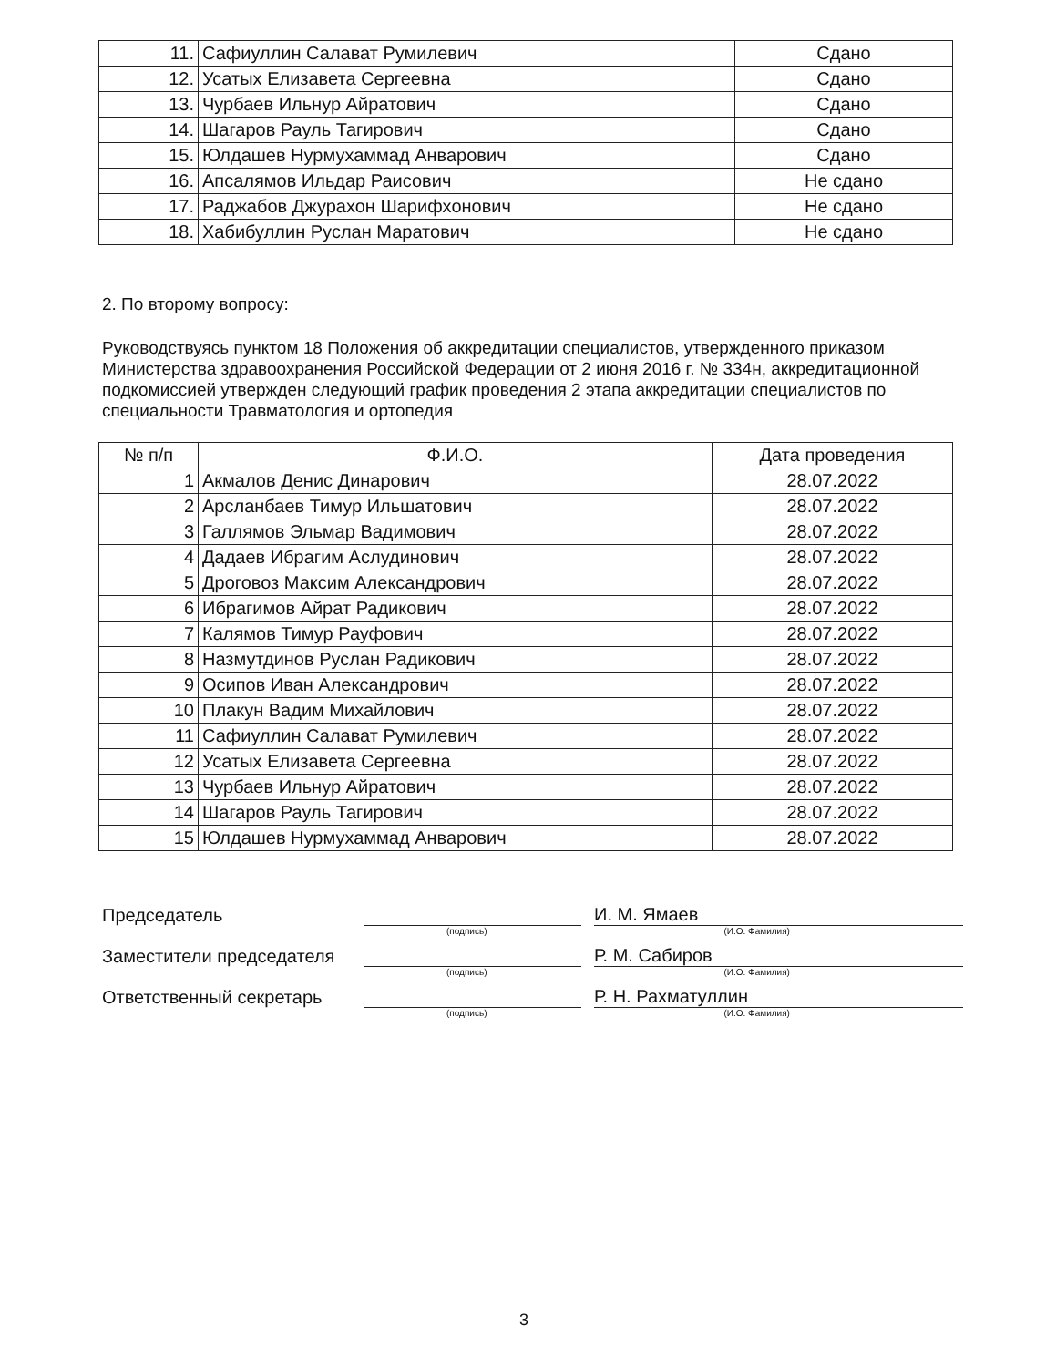| 11. | Сафиуллин Салават Румилевич | Сдано |
| 12. | Усатых Елизавета Сергеевна | Сдано |
| 13. | Чурбаев Ильнур Айратович | Сдано |
| 14. | Шагаров Рауль Тагирович | Сдано |
| 15. | Юлдашев Нурмухаммад Анварович | Сдано |
| 16. | Апсалямов Ильдар Раисович | Не сдано |
| 17. | Раджабов Джурахон Шарифхонович | Не сдано |
| 18. | Хабибуллин Руслан Маратович | Не сдано |
2. По второму вопросу:
Руководствуясь пунктом 18 Положения об аккредитации специалистов, утвержденного приказом Министерства здравоохранения Российской Федерации от 2 июня 2016 г. № 334н, аккредитационной подкомиссией утвержден следующий график проведения 2 этапа аккредитации специалистов по специальности Травматология и ортопедия
| № п/п | Ф.И.О. | Дата проведения |
| --- | --- | --- |
| 1 | Акмалов Денис Динарович | 28.07.2022 |
| 2 | Арсланбаев Тимур Ильшатович | 28.07.2022 |
| 3 | Галлямов Эльмар Вадимович | 28.07.2022 |
| 4 | Дадаев Ибрагим Аслудинович | 28.07.2022 |
| 5 | Дроговоз Максим Александрович | 28.07.2022 |
| 6 | Ибрагимов Айрат Радикович | 28.07.2022 |
| 7 | Калямов Тимур Рауфович | 28.07.2022 |
| 8 | Назмутдинов Руслан Радикович | 28.07.2022 |
| 9 | Осипов Иван Александрович | 28.07.2022 |
| 10 | Плакун Вадим Михайлович | 28.07.2022 |
| 11 | Сафиуллин Салават Румилевич | 28.07.2022 |
| 12 | Усатых Елизавета Сергеевна | 28.07.2022 |
| 13 | Чурбаев Ильнур Айратович | 28.07.2022 |
| 14 | Шагаров Рауль Тагирович | 28.07.2022 |
| 15 | Юлдашев Нурмухаммад Анварович | 28.07.2022 |
Председатель
И. М. Ямаев
(подпись) (И.О. Фамилия)
Заместители председателя
Р. М. Сабиров
(подпись) (И.О. Фамилия)
Ответственный секретарь
Р. Н. Рахматуллин
(подпись) (И.О. Фамилия)
3